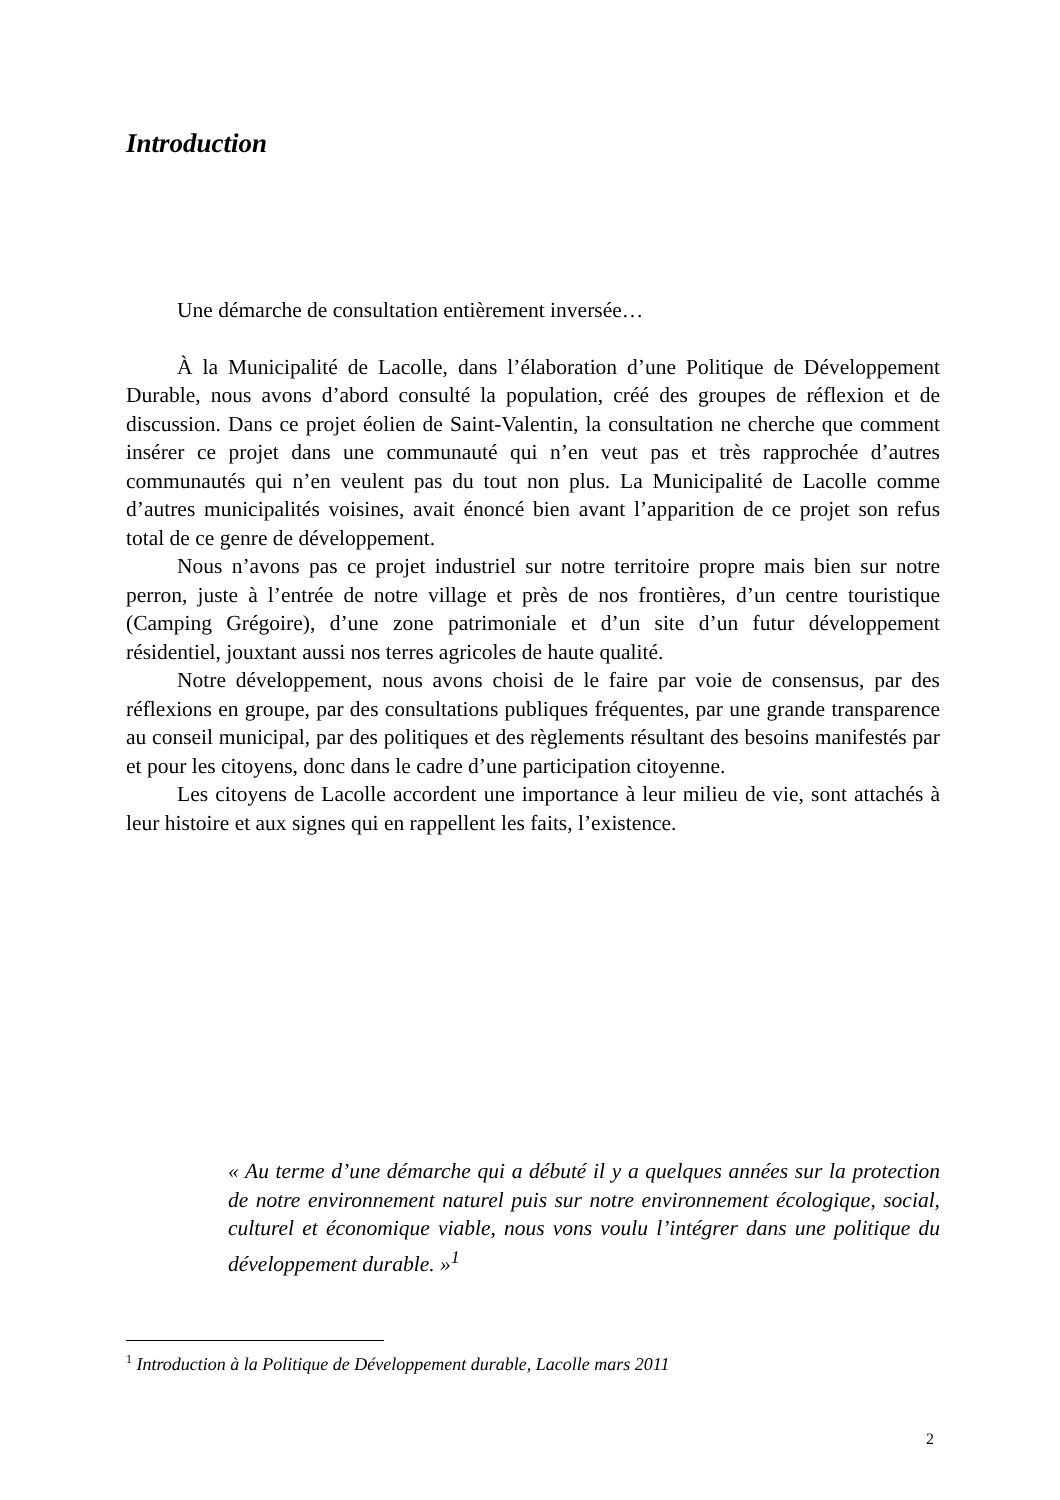Introduction
Une démarche de consultation entièrement inversée…
À la Municipalité de Lacolle, dans l’élaboration d’une Politique de Développement Durable, nous avons d’abord consulté la population, créé des groupes de réflexion et de discussion. Dans ce projet éolien de Saint-Valentin, la consultation ne cherche que comment insérer ce projet dans une communauté qui n’en veut pas et très rapprochée d’autres communautés qui n’en veulent pas du tout non plus. La Municipalité de Lacolle comme d’autres municipalités voisines, avait énoncé bien avant l’apparition de ce projet son refus total de ce genre de développement.
Nous n’avons pas ce projet industriel sur notre territoire propre mais bien sur notre perron, juste à l’entrée de notre village et près de nos frontières, d’un centre touristique (Camping Grégoire), d’une zone patrimoniale et d’un site d’un futur développement résidentiel, jouxtant aussi nos terres agricoles de haute qualité.
Notre développement, nous avons choisi de le faire par voie de consensus, par des réflexions en groupe, par des consultations publiques fréquentes, par une grande transparence au conseil municipal, par des politiques et des règlements résultant des besoins manifestés par et pour les citoyens, donc dans le cadre d’une participation citoyenne.
Les citoyens de Lacolle accordent une importance à leur milieu de vie, sont attachés à leur histoire et aux signes qui en rappellent les faits, l’existence.
« Au terme d’une démarche qui a débuté il y a quelques années sur la protection de notre environnement naturel puis sur notre environnement écologique, social, culturel et économique viable, nous vons voulu l’intégrer dans une politique du développement durable. »<sup>1</sup>
<sup>1</sup> Introduction à la Politique de Développement durable, Lacolle mars 2011
2